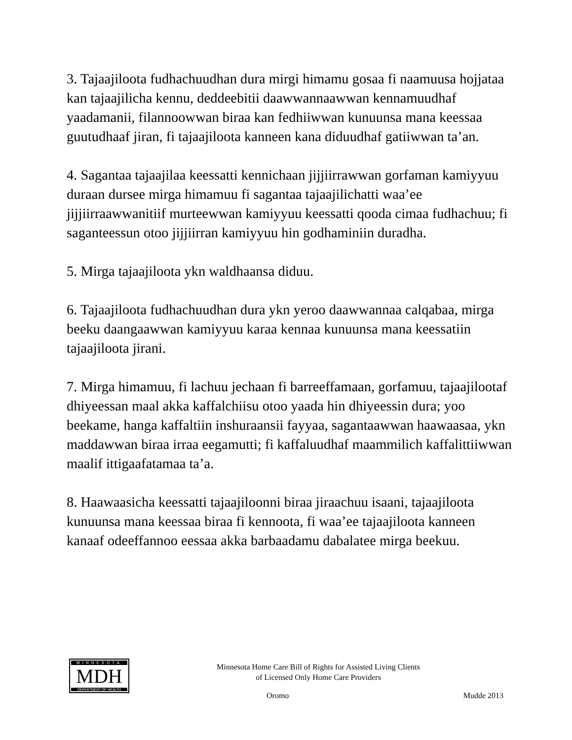3. Tajaajiloota fudhachuudhan dura mirgi himamu gosaa fi naamuusa hojjataa kan tajaajilicha kennu, deddeebitii daawwannaawwan kennamuudhaf yaadamanii, filannoowwan biraa kan fedhiiwwan kunuunsa mana keessaa guutudhaaf jiran, fi tajaajiloota kanneen kana diduudhaf gatiiwwan ta’an.
4. Sagantaa tajaajilaa keessatti kennichaan jijjiirrawwan gorfaman kamiyyuu duraan dursee mirga himamuu fi sagantaa tajaajilichatti waa’ee jijjiirraawwanitiif murteewwan kamiyyuu keessatti qooda cimaa fudhachuu; fi saganteessun otoo jijjiirran kamiyyuu hin godhaminiin duradha.
5. Mirga tajaajiloota ykn waldhaansa diduu.
6. Tajaajiloota fudhachuudhan dura ykn yeroo daawwannaa calqabaa, mirga beeku daangaawwan kamiyyuu karaa kennaa kunuunsa mana keessatiin tajaajiloota jirani.
7. Mirga himamuu, fi lachuu jechaan fi barreeffamaan, gorfamuu, tajaajilootaf dhiyeessan maal akka kaffalchiisu otoo yaada hin dhiyeessin dura; yoo beekame, hanga kaffaltiin inshuraansii fayyaa, sagantaawwan haawaasaa, ykn maddawwan biraa irraa eegamutti; fi kaffaluudhaf maammilich kaffalittiiwwan maalif ittigaafatamaa ta’a.
8. Haawaasicha keessatti tajaajiloonni biraa jiraachuu isaani, tajaajiloota kunuunsa mana keessaa biraa fi kennoota, fi waa’ee tajaajiloota kanneen kanaaf odeeffannoo eessaa akka barbaadamu dabalatee mirga beekuu.
MINNESOTA
MDH
DEPARTMENT OF HEALTH
Minnesota Home Care Bill of Rights for Assisted Living Clients
of Licensed Only Home Care Providers
Oromo Mudde 2013